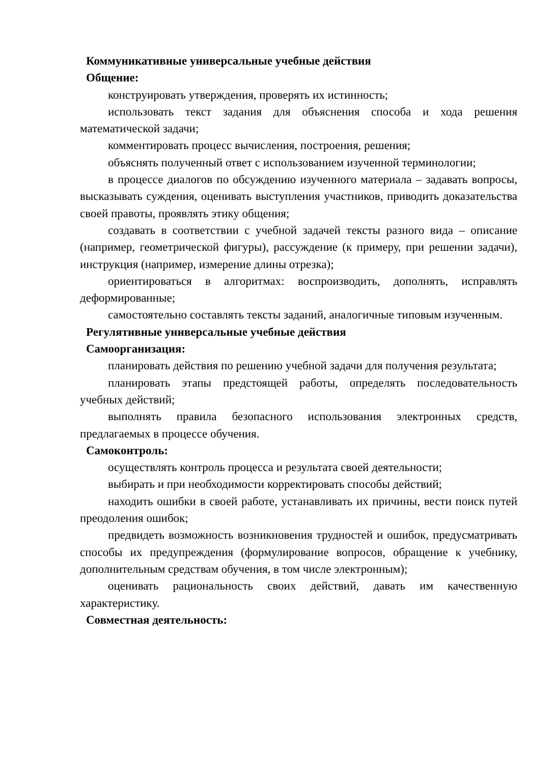Коммуникативные универсальные учебные действия
Общение:
конструировать утверждения, проверять их истинность;
использовать текст задания для объяснения способа и хода решения математической задачи;
комментировать процесс вычисления, построения, решения;
объяснять полученный ответ с использованием изученной терминологии;
в процессе диалогов по обсуждению изученного материала – задавать вопросы, высказывать суждения, оценивать выступления участников, приводить доказательства своей правоты, проявлять этику общения;
создавать в соответствии с учебной задачей тексты разного вида – описание (например, геометрической фигуры), рассуждение (к примеру, при решении задачи), инструкция (например, измерение длины отрезка);
ориентироваться в алгоритмах: воспроизводить, дополнять, исправлять деформированные;
самостоятельно составлять тексты заданий, аналогичные типовым изученным.
Регулятивные универсальные учебные действия
Самоорганизация:
планировать действия по решению учебной задачи для получения результата;
планировать этапы предстоящей работы, определять последовательность учебных действий;
выполнять правила безопасного использования электронных средств, предлагаемых в процессе обучения.
Самоконтроль:
осуществлять контроль процесса и результата своей деятельности;
выбирать и при необходимости корректировать способы действий;
находить ошибки в своей работе, устанавливать их причины, вести поиск путей преодоления ошибок;
предвидеть возможность возникновения трудностей и ошибок, предусматривать способы их предупреждения (формулирование вопросов, обращение к учебнику, дополнительным средствам обучения, в том числе электронным);
оценивать рациональность своих действий, давать им качественную характеристику.
Совместная деятельность: